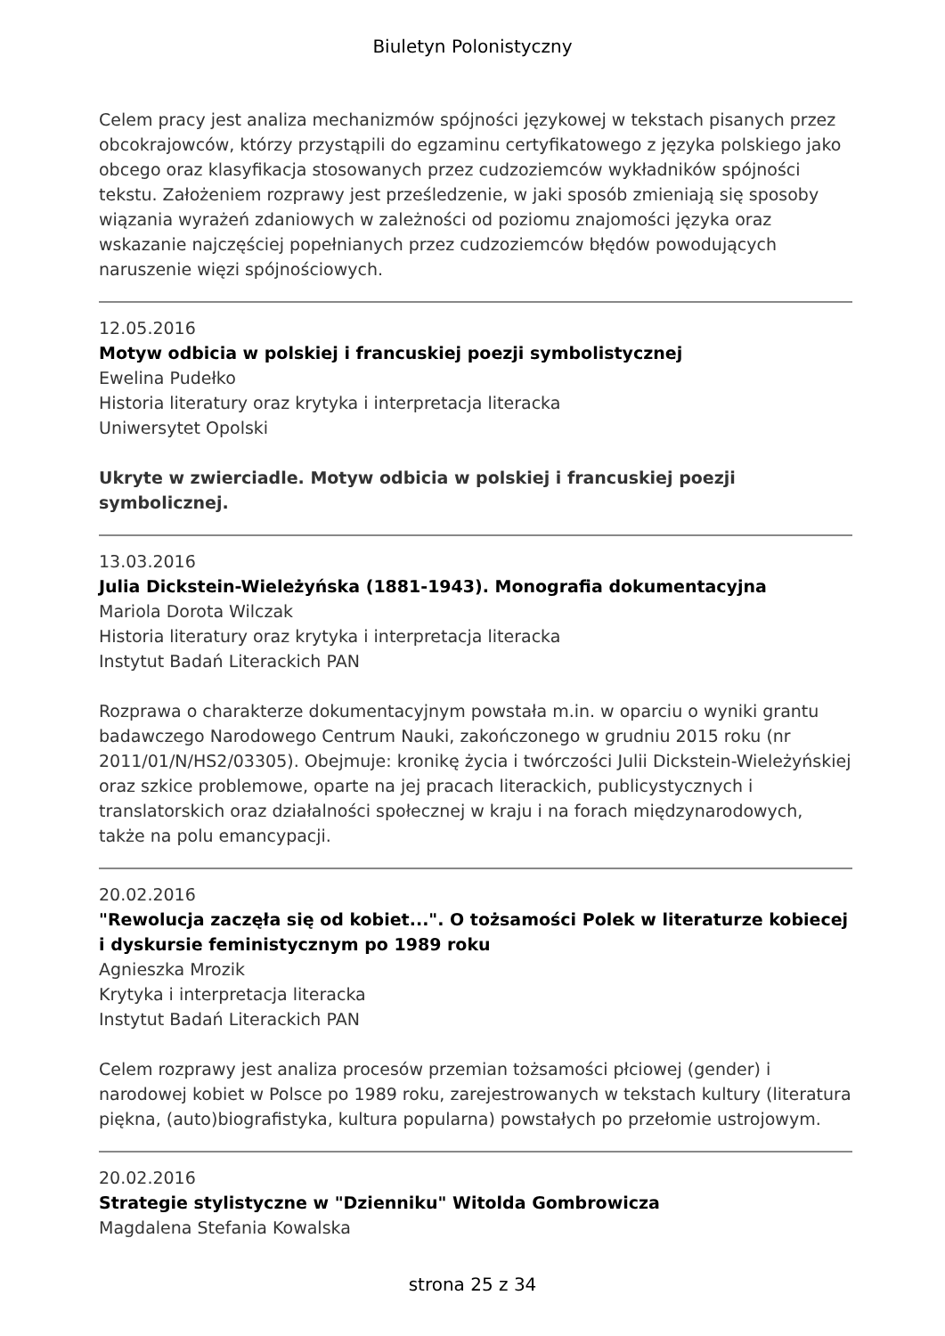Biuletyn Polonistyczny
Celem pracy jest analiza mechanizmów spójności językowej w tekstach pisanych przez obcokrajowców, którzy przystąpili do egzaminu certyfikatowego z języka polskiego jako obcego oraz klasyfikacja stosowanych przez cudzoziemców wykładników spójności tekstu. Założeniem rozprawy jest prześledzenie, w jaki sposób zmieniają się sposoby wiązania wyrażeń zdaniowych w zależności od poziomu znajomości języka oraz wskazanie najczęściej popełnianych przez cudzoziemców błędów powodujących naruszenie więzi spójnościowych.
12.05.2016
Motyw odbicia w polskiej i francuskiej poezji symbolistycznej
Ewelina Pudełko
Historia literatury oraz krytyka i interpretacja literacka
Uniwersytet Opolski
Ukryte w zwierciadle. Motyw odbicia w polskiej i francuskiej poezji symbolicznej.
13.03.2016
Julia Dickstein-Wieleżyńska (1881-1943). Monografia dokumentacyjna
Mariola Dorota Wilczak
Historia literatury oraz krytyka i interpretacja literacka
Instytut Badań Literackich PAN
Rozprawa o charakterze dokumentacyjnym powstała m.in. w oparciu o wyniki grantu badawczego Narodowego Centrum Nauki, zakończonego w grudniu 2015 roku (nr 2011/01/N/HS2/03305). Obejmuje: kronikę życia i twórczości Julii Dickstein-Wieleżyńskiej oraz szkice problemowe, oparte na jej pracach literackich, publicystycznych i translatorskich oraz działalności społecznej w kraju i na forach międzynarodowych, także na polu emancypacji.
20.02.2016
"Rewolucja zaczęła się od kobiet...". O tożsamości Polek w literaturze kobiecej i dyskursie feministycznym po 1989 roku
Agnieszka Mrozik
Krytyka i interpretacja literacka
Instytut Badań Literackich PAN
Celem rozprawy jest analiza procesów przemian tożsamości płciowej (gender) i narodowej kobiet w Polsce po 1989 roku, zarejestrowanych w tekstach kultury (literatura piękna, (auto)biografistyka, kultura popularna) powstałych po przełomie ustrojowym.
20.02.2016
Strategie stylistyczne w "Dzienniku" Witolda Gombrowicza
Magdalena Stefania Kowalska
strona 25 z 34